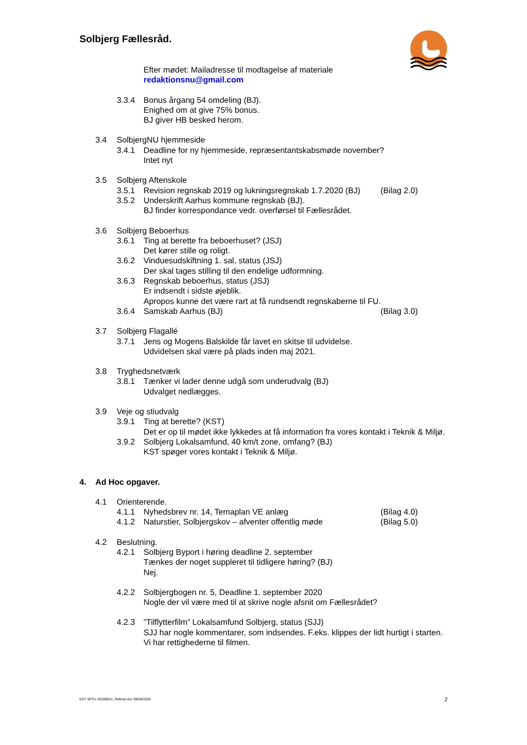Solbjerg Fællesråd.
Efter mødet: Mailadresse til modtagelse af materiale
redaktionsnu@gmail.com
3.3.4 Bonus årgang 54 omdeling (BJ).
Enighed om at give 75% bonus.
BJ giver HB besked herom.
3.4 SolbjergNU hjemmeside
3.4.1 Deadline for ny hjemmeside, repræsentantskabsmøde november?
Intet nyt
3.5 Solbjerg Aftenskole
3.5.1 Revision regnskab 2019 og lukningsregnskab 1.7.2020 (BJ) (Bilag 2.0)
3.5.2 Underskrift Aarhus kommune regnskab (BJ).
BJ finder korrespondance vedr. overførsel til Fællesrådet.
3.6 Solbjerg Beboerhus
3.6.1 Ting at berette fra beboerhuset? (JSJ)
Det kører stille og roligt.
3.6.2 Vinduesudskiftning 1. sal, status (JSJ)
Der skal tages stilling til den endelige udformning.
3.6.3 Regnskab beboerhus, status (JSJ)
Er indsendt i sidste øjeblik.
Apropos kunne det være rart at få rundsendt regnskaberne til FU.
3.6.4 Samskab Aarhus (BJ) (Bilag 3.0)
3.7 Solbjerg Flagallé
3.7.1 Jens og Mogens Balskilde får lavet en skitse til udvidelse.
Udvidelsen skal være på plads inden maj 2021.
3.8 Tryghedsnetværk
3.8.1 Tænker vi lader denne udgå som underudvalg (BJ)
Udvalget nedlægges.
3.9 Veje og stiudvalg
3.9.1 Ting at berette? (KST)
Det er op til mødet ikke lykkedes at få information fra vores kontakt i Teknik & Miljø.
3.9.2 Solbjerg Lokalsamfund, 40 km/t zone, omfang? (BJ)
KST spøger vores kontakt i Teknik & Miljø.
4. Ad Hoc opgaver.
4.1 Orienterende.
4.1.1 Nyhedsbrev nr. 14, Temaplan VE anlæg (Bilag 4.0)
4.1.2 Naturstier, Solbjergskov – afventer offentlig møde (Bilag 5.0)
4.2 Beslutning.
4.2.1 Solbjerg Byport i høring deadline 2. september
Tænkes der noget suppleret til tidligere høring? (BJ)
Nej.
4.2.2 Solbjergbogen nr. 5, Deadline 1. september 2020
Nogle der vil være med til at skrive nogle afsnit om Fællesrådet?
4.2.3”Tilflytterfilm” Lokalsamfund Solbjerg, status (SJJ)
SJJ har nogle kommentarer, som indsendes. F.eks. klippes der lidt hurtigt i starten.
Vi har rettighederne til filmen.
KST SFFU 20200831, Referat.doc 09/09/2020 2